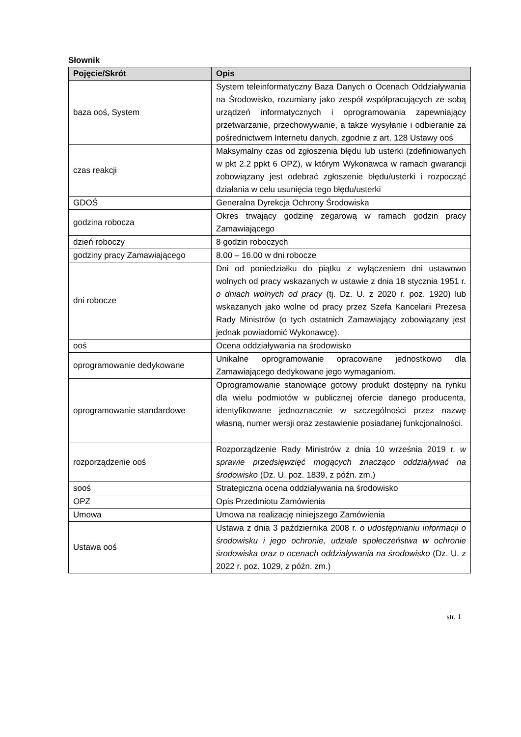Słownik
| Pojęcie/Skrót | Opis |
| --- | --- |
| baza ooś, System | System teleinformatyczny Baza Danych o Ocenach Oddziaływania na Środowisko, rozumiany jako zespół współpracujących ze sobą urządzeń informatycznych i oprogramowania zapewniający przetwarzanie, przechowywanie, a także wysyłanie i odbieranie za pośrednictwem Internetu danych, zgodnie z art. 128 Ustawy ooś |
| czas reakcji | Maksymalny czas od zgłoszenia błędu lub usterki (zdefiniowanych w pkt 2.2 ppkt 6 OPZ), w którym Wykonawca w ramach gwarancji zobowiązany jest odebrać zgłoszenie błędu/usterki i rozpocząć działania w celu usunięcia tego błędu/usterki |
| GDOŚ | Generalna Dyrekcja Ochrony Środowiska |
| godzina robocza | Okres trwający godzinę zegarową w ramach godzin pracy Zamawiającego |
| dzień roboczy | 8 godzin roboczych |
| godziny pracy Zamawiającego | 8.00 – 16.00 w dni robocze |
| dni robocze | Dni od poniedziałku do piątku z wyłączeniem dni ustawowo wolnych od pracy wskazanych w ustawie z dnia 18 stycznia 1951 r. o dniach wolnych od pracy (tj. Dz. U. z 2020 r. poz. 1920) lub wskazanych jako wolne od pracy przez Szefa Kancelarii Prezesa Rady Ministrów (o tych ostatnich Zamawiający zobowiązany jest jednak powiadomić Wykonawcę). |
| ooś | Ocena oddziaływania na środowisko |
| oprogramowanie dedykowane | Unikalne oprogramowanie opracowane jednostkowo dla Zamawiającego dedykowane jego wymaganiom. |
| oprogramowanie standardowe | Oprogramowanie stanowiące gotowy produkt dostępny na rynku dla wielu podmiotów w publicznej ofercie danego producenta, identyfikowane jednoznacznie w szczególności przez nazwę własną, numer wersji oraz zestawienie posiadanej funkcjonalności. |
| rozporządzenie ooś | Rozporządzenie Rady Ministrów z dnia 10 września 2019 r. w sprawie przedsięwzięć mogących znacząco oddziaływać na środowisko (Dz. U. poz. 1839, z późn. zm.) |
| sooś | Strategiczna ocena oddziaływania na środowisko |
| OPZ | Opis Przedmiotu Zamówienia |
| Umowa | Umowa na realizację niniejszego Zamówienia |
| Ustawa ooś | Ustawa z dnia 3 października 2008 r. o udostępnianiu informacji o środowisku i jego ochronie, udziale społeczeństwa w ochronie środowiska oraz o ocenach oddziaływania na środowisko (Dz. U. z 2022 r. poz. 1029, z późn. zm.) |
str. 1